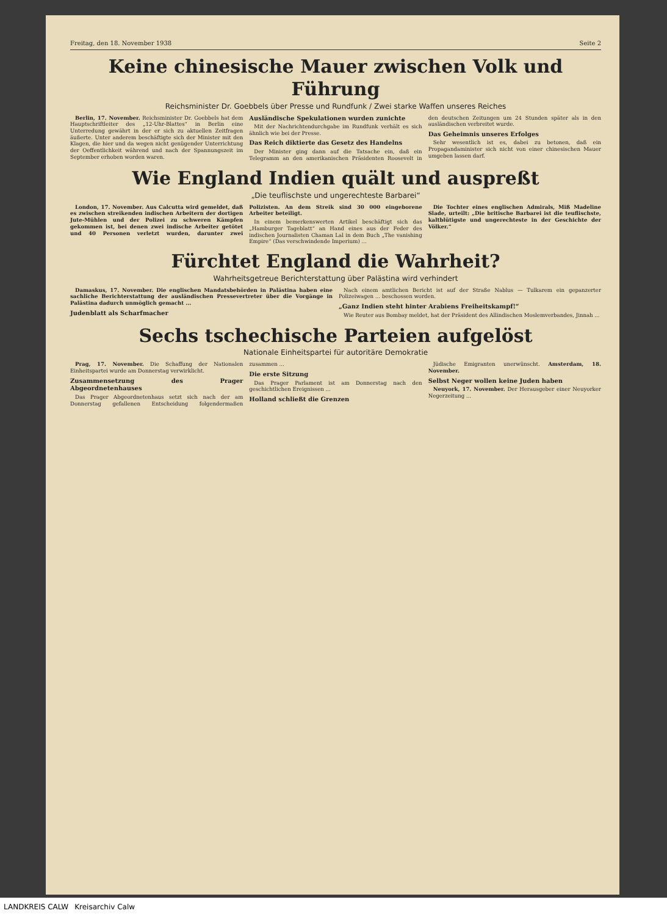Freitag, den 18. November 1938 Seite 2
Keine chinesische Mauer zwischen Volk und Führung
Reichsminister Dr. Goebbels über Presse und Rundfunk / Zwei starke Waffen unseres Reiches
Berlin, 17. November. Reichsminister Dr. Goebbels hat dem Hauptschriftleiter des „12-Uhr-Blattes“ in Berlin eine Unterredung gewährt in der er sich zu aktuellen Zeitfragen äußerte. Unter anderem beschäftigte sich der Minister mit den Klagen, die hier und da wegen nicht genügender Unterrichtung der Oeffentlichkeit während und nach der Spannungszeit im September erhoben worden waren.
Ausländische Spekulationen wurden zunichte
Mit der Nachrichtendurchgabe im Rundfunk verhält es sich ähnlich wie bei der Presse.
Das Reich diktierte das Gesetz des Handelns
Der Minister ging dann auf die Tatsache ein, daß ein Telegramm an den amerikanischen Präsidenten Roosevelt in den deutschen Zeitungen um 24 Stunden später als in den ausländischen verbreitet wurde.
Das Geheimnis unseres Erfolges
Sehr wesentlich ist es, dabei zu betonen, daß ein Propagandaminister sich nicht von einer chinesischen Mauer umgeben lassen darf.
Wie England Indien quält und auspreßt
„Die teuflischste und ungerechteste Barbarei“
London, 17. November. Aus Calcutta wird gemeldet, daß es zwischen streikenden indischen Arbeitern der dortigen Jute-Mühlen und der Polizei zu schweren Kämpfen gekommen ist, bei denen zwei indische Arbeiter getötet und 40 Personen verletzt wurden, darunter zwei Polizisten. An dem Streik sind 30 000 eingeborene Arbeiter beteiligt.
In einem bemerkenswerten Artikel beschäftigt sich das „Hamburger Tageblatt“ an Hand eines aus der Feder des indischen Journalisten Chaman Lal in dem Buch „The vanishing Empire“ (Das verschwindende Imperium) ...
Die Tochter eines englischen Admirals, Miß Madeline Slade, urteilt: „Die britische Barbarei ist die teuflischste, kaltblütigste und ungerechteste in der Geschichte der Völker.“
Fürchtet England die Wahrheit?
Wahrheitsgetreue Berichterstattung über Palästina wird verhindert
Damaskus, 17. November. Die englischen Mandatsbehörden in Palästina haben eine sachliche Berichterstattung der ausländischen Pressevertreter über die Vorgänge in Palästina dadurch unmöglich gemacht ...
Judenblatt als Scharfmacher
Nach einem amtlichen Bericht ist auf der Straße Nablus — Tulkarem ein gepanzerter Polizeiwagen ... beschossen worden.
„Ganz Indien steht hinter Arabiens Freiheitskampf!“
Wie Reuter aus Bombay meldet, hat der Präsident des Allindischen Moslemverbandes, Jinnah ...
Sechs tschechische Parteien aufgelöst
Nationale Einheitspartei für autoritäre Demokratie
Prag, 17. November. Die Schaffung der Nationalen Einheitspartei wurde am Donnerstag verwirklicht.
Zusammensetzung des Prager Abgeordnetenhauses
Das Prager Abgeordnetenhaus setzt sich nach der am Donnerstag gefallenen Entscheidung folgendermaßen zusammen ...
Die erste Sitzung
Das Prager Parlament ist am Donnerstag nach den geschichtlichen Ereignissen ...
Holland schließt die Grenzen
Jüdische Emigranten unerwünscht. Amsterdam, 18. November.
Selbst Neger wollen keine Juden haben
Neuyork, 17. November. Der Herausgeber einer Neuyorker Negerzeitung ...
LANDKREIS CALW Kreisarchiv Calw